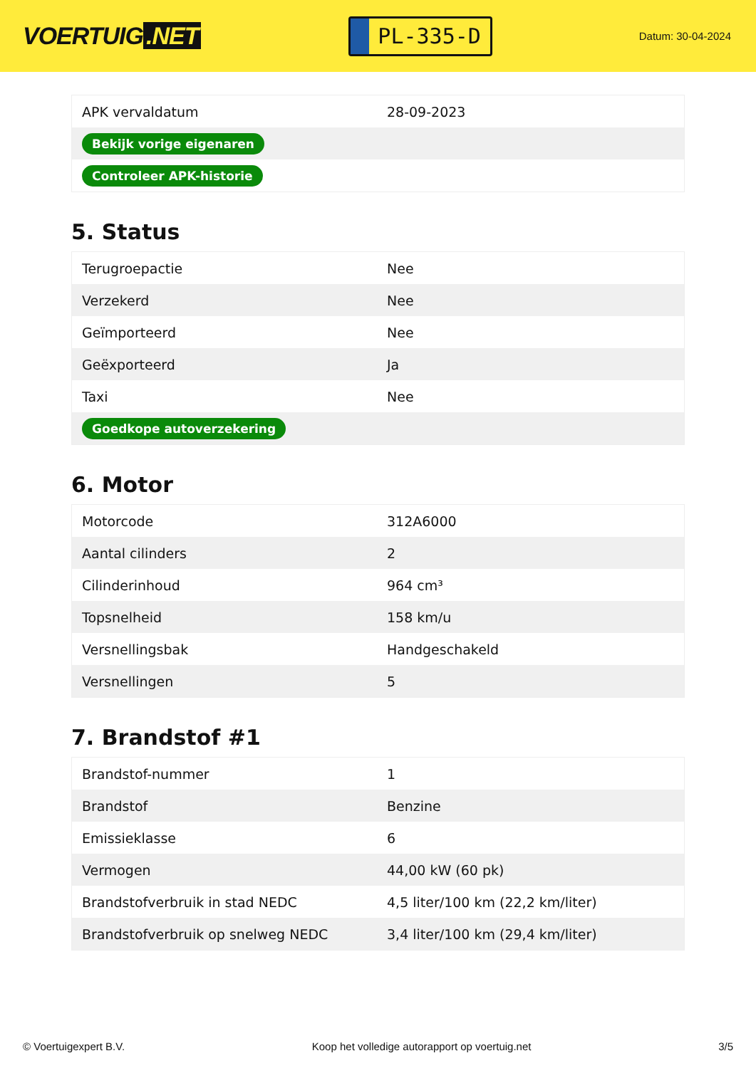VOERTUIG.NET
PL-335-D
Datum: 30-04-2024
| APK vervaldatum | 28-09-2023 |
| Bekijk vorige eigenaren | |
| Controleer APK-historie | |
5. Status
| Terugroepactie | Nee |
| Verzekerd | Nee |
| Geïmporteerd | Nee |
| Geëxporteerd | Ja |
| Taxi | Nee |
| Goedkope autoverzekering | |
6. Motor
| Motorcode | 312A6000 |
| Aantal cilinders | 2 |
| Cilinderinhoud | 964 cm³ |
| Topsnelheid | 158 km/u |
| Versnellingsbak | Handgeschakeld |
| Versnellingen | 5 |
7. Brandstof #1
| Brandstof-nummer | 1 |
| Brandstof | Benzine |
| Emissieklasse | 6 |
| Vermogen | 44,00 kW (60 pk) |
| Brandstofverbruik in stad NEDC | 4,5 liter/100 km (22,2 km/liter) |
| Brandstofverbruik op snelweg NEDC | 3,4 liter/100 km (29,4 km/liter) |
© Voertuigexpert B.V. Koop het volledige autorapport op voertuig.net 3/5